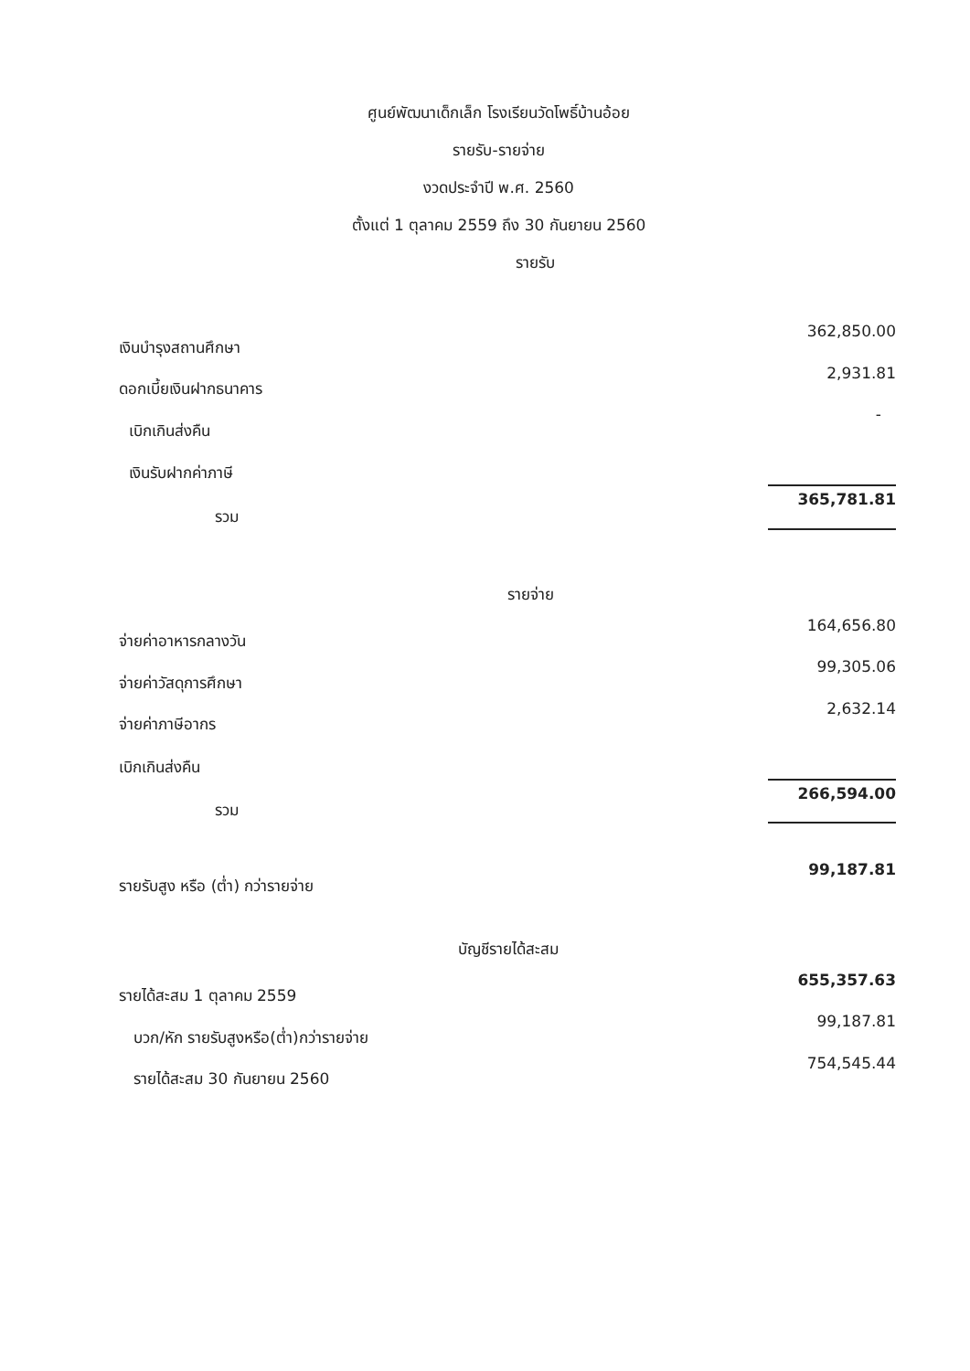ศูนย์พัฒนาเด็กเล็ก โรงเรียนวัดโพธิ์บ้านอ้อย
รายรับ-รายจ่าย
งวดประจำปี พ.ศ. 2560
ตั้งแต่ 1 ตุลาคม 2559 ถึง 30 กันยายน 2560
รายรับ
| เงินบำรุงสถานศึกษา | 362,850.00 |
| ดอกเบี้ยเงินฝากธนาคาร | 2,931.81 |
| เบิกเกินส่งคืน | - |
| เงินรับฝากค่าภาษี | |
| รวม | 365,781.81 |
รายจ่าย
| จ่ายค่าอาหารกลางวัน | 164,656.80 |
| จ่ายค่าวัสดุการศึกษา | 99,305.06 |
| จ่ายค่าภาษีอากร | 2,632.14 |
| เบิกเกินส่งคืน | |
| รวม | 266,594.00 |
| รายรับสูง หรือ (ต่ำ) กว่ารายจ่าย | 99,187.81 |
บัญชีรายได้สะสม
| รายได้สะสม 1 ตุลาคม 2559 | 655,357.63 |
| บวก/หัก รายรับสูงหรือ(ต่ำ)กว่ารายจ่าย | 99,187.81 |
| รายได้สะสม 30 กันยายน 2560 | 754,545.44 |